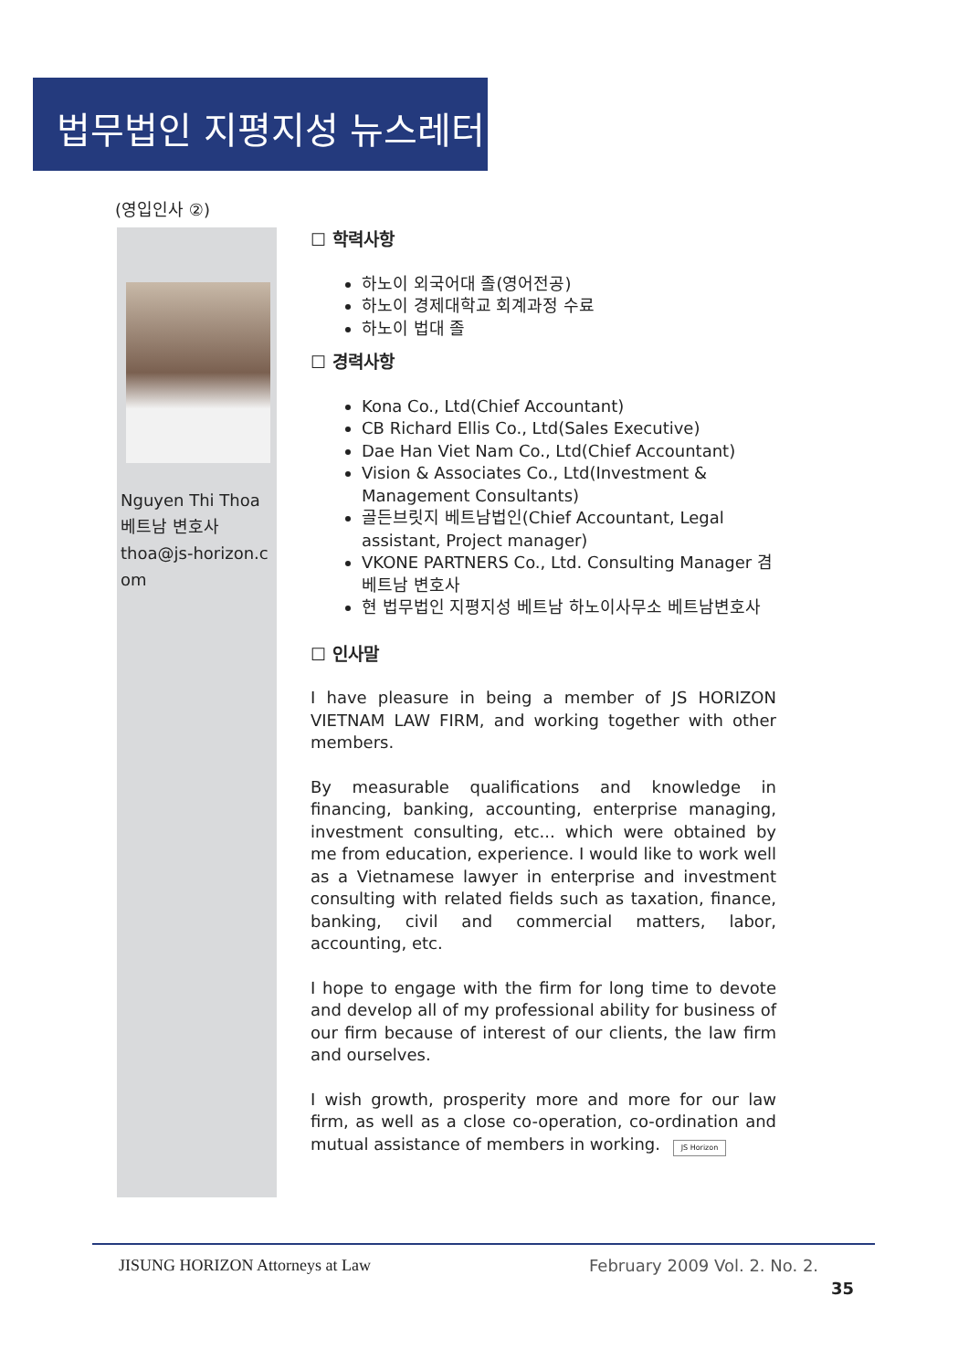법무법인 지평지성 뉴스레터
(영입인사 ②)
Nguyen Thi Thoa
베트남 변호사
thoa@js-horizon.com
☐ 학력사항
하노이 외국어대 졸(영어전공)
하노이 경제대학교 회계과정 수료
하노이 법대 졸
☐ 경력사항
Kona Co., Ltd(Chief Accountant)
CB Richard Ellis Co., Ltd(Sales Executive)
Dae Han Viet Nam Co., Ltd(Chief Accountant)
Vision & Associates Co., Ltd(Investment & Management Consultants)
골든브릿지 베트남법인(Chief Accountant, Legal assistant, Project manager)
VKONE PARTNERS Co., Ltd. Consulting Manager 겸 베트남 변호사
현 법무법인 지평지성 베트남 하노이사무소 베트남변호사
☐ 인사말
I have pleasure in being a member of JS HORIZON VIETNAM LAW FIRM, and working together with other members.
By measurable qualifications and knowledge in financing, banking, accounting, enterprise managing, investment consulting, etc... which were obtained by me from education, experience. I would like to work well as a Vietnamese lawyer in enterprise and investment consulting with related fields such as taxation, finance, banking, civil and commercial matters, labor, accounting, etc.
I hope to engage with the firm for long time to devote and develop all of my professional ability for business of our firm because of interest of our clients, the law firm and ourselves.
I wish growth, prosperity more and more for our law firm, as well as a close co-operation, co-ordination and mutual assistance of members in working. JS Horizon
JISUNG HORIZON Attorneys at Law
February 2009 Vol. 2. No. 2.
35